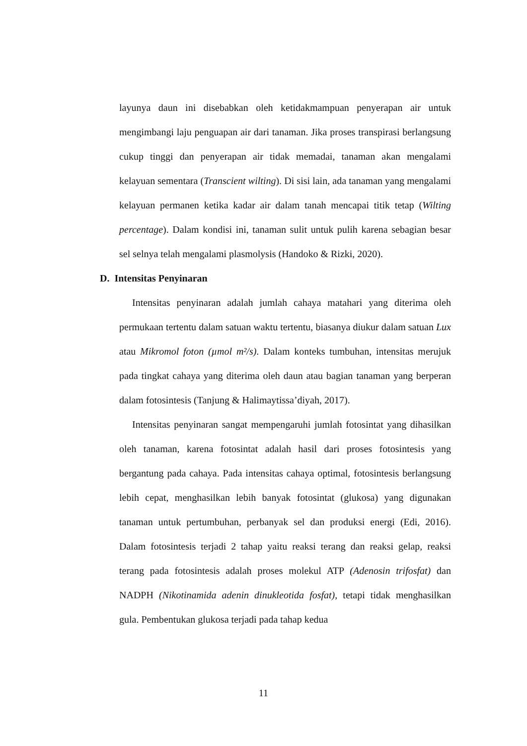layunya daun ini disebabkan oleh ketidakmampuan penyerapan air untuk mengimbangi laju penguapan air dari tanaman. Jika proses transpirasi berlangsung cukup tinggi dan penyerapan air tidak memadai, tanaman akan mengalami kelayuan sementara (Transcient wilting). Di sisi lain, ada tanaman yang mengalami kelayuan permanen ketika kadar air dalam tanah mencapai titik tetap (Wilting percentage). Dalam kondisi ini, tanaman sulit untuk pulih karena sebagian besar sel selnya telah mengalami plasmolysis (Handoko & Rizki, 2020).
D. Intensitas Penyinaran
Intensitas penyinaran adalah jumlah cahaya matahari yang diterima oleh permukaan tertentu dalam satuan waktu tertentu, biasanya diukur dalam satuan Lux atau Mikromol foton (µmol m²/s). Dalam konteks tumbuhan, intensitas merujuk pada tingkat cahaya yang diterima oleh daun atau bagian tanaman yang berperan dalam fotosintesis (Tanjung & Halimaytissa’diyah, 2017).
Intensitas penyinaran sangat mempengaruhi jumlah fotosintat yang dihasilkan oleh tanaman, karena fotosintat adalah hasil dari proses fotosintesis yang bergantung pada cahaya. Pada intensitas cahaya optimal, fotosintesis berlangsung lebih cepat, menghasilkan lebih banyak fotosintat (glukosa) yang digunakan tanaman untuk pertumbuhan, perbanyak sel dan produksi energi (Edi, 2016). Dalam fotosintesis terjadi 2 tahap yaitu reaksi terang dan reaksi gelap, reaksi terang pada fotosintesis adalah proses molekul ATP (Adenosin trifosfat) dan NADPH (Nikotinamida adenin dinukleotida fosfat), tetapi tidak menghasilkan gula. Pembentukan glukosa terjadi pada tahap kedua
11